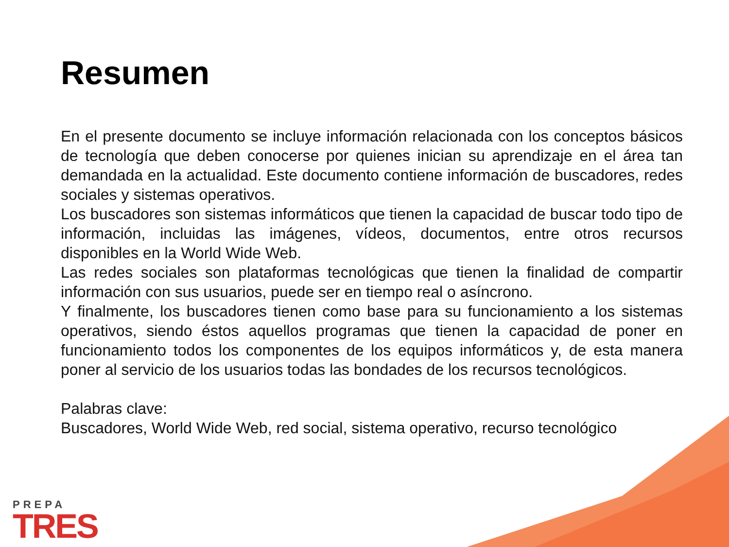Resumen
En el presente documento se incluye información relacionada con los conceptos básicos de tecnología que deben conocerse por quienes inician su aprendizaje en el área tan demandada en la actualidad. Este documento contiene información de buscadores, redes sociales y sistemas operativos.
Los buscadores son sistemas informáticos que tienen la capacidad de buscar todo tipo de información, incluidas las imágenes, vídeos, documentos, entre otros recursos disponibles en la World Wide Web.
Las redes sociales son plataformas tecnológicas que tienen la finalidad de compartir información con sus usuarios, puede ser en tiempo real o asíncrono.
Y finalmente, los buscadores tienen como base para su funcionamiento a los sistemas operativos, siendo éstos aquellos programas que tienen la capacidad de poner en funcionamiento todos los componentes de los equipos informáticos y, de esta manera poner al servicio de los usuarios todas las bondades de los recursos tecnológicos.
Palabras clave:
Buscadores, World Wide Web, red social, sistema operativo, recurso tecnológico
PREPA
TRES